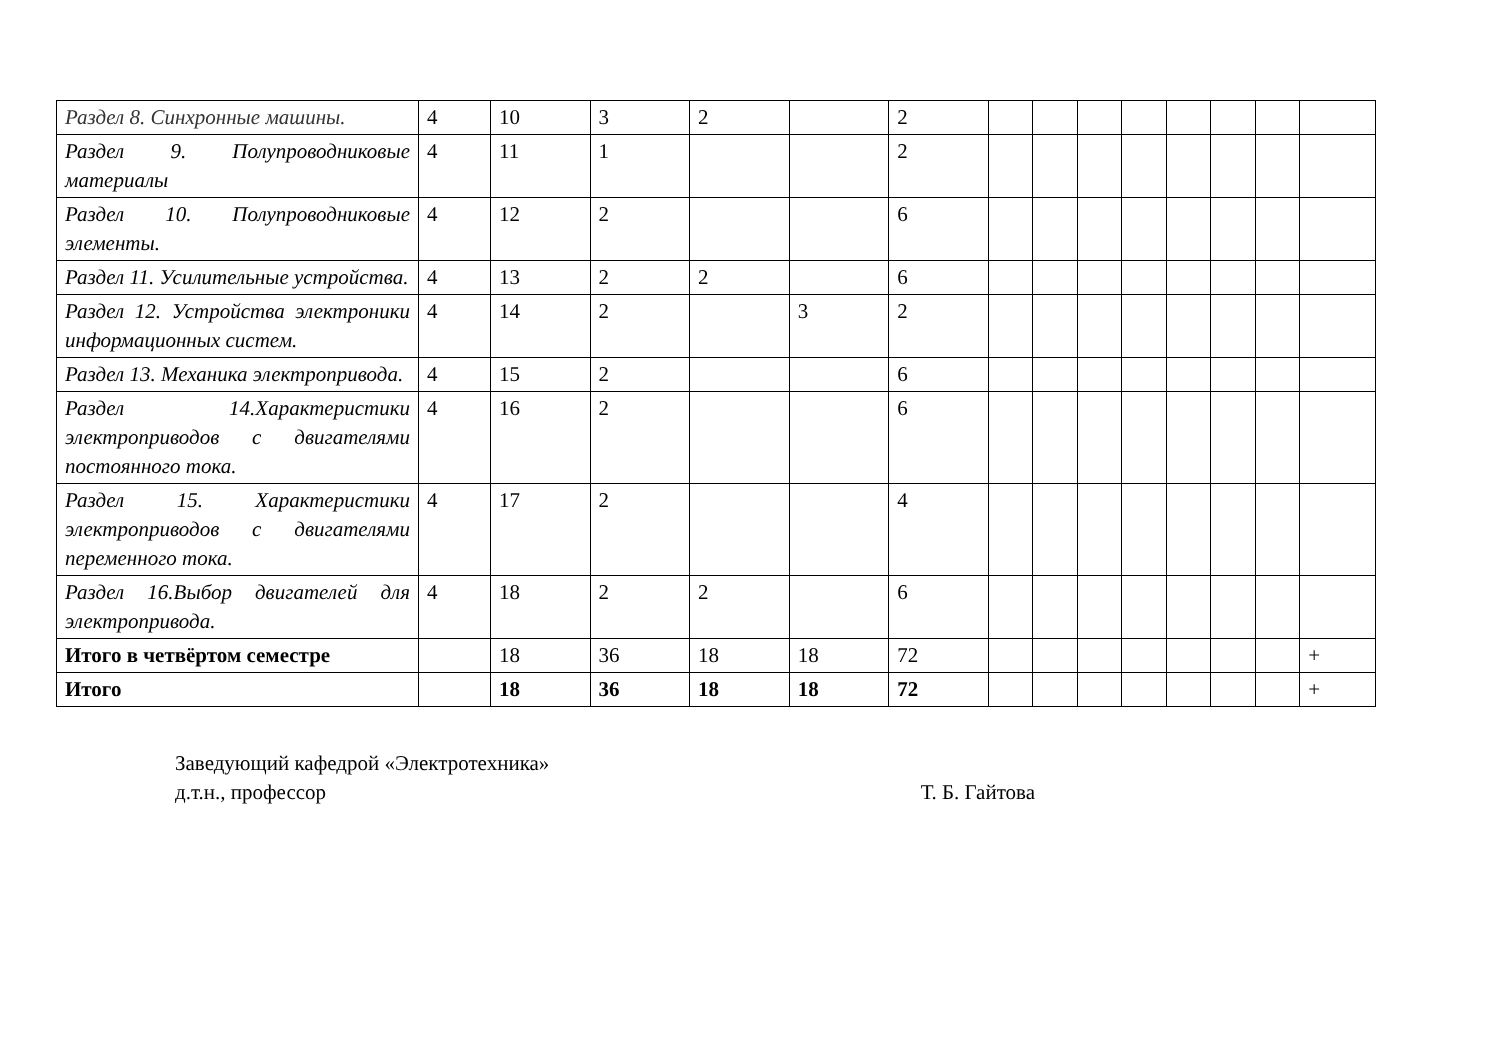| Раздел 8. Синхронные машины. | 4 | 10 | 3 | 2 | | 2 | | | | | | | | |
| Раздел 9. Полупроводниковые материалы | 4 | 11 | 1 | | | 2 | | | | | | | | |
| Раздел 10. Полупроводниковые элементы. | 4 | 12 | 2 | | | 6 | | | | | | | | |
| Раздел 11. Усилительные устройства. | 4 | 13 | 2 | 2 | | 6 | | | | | | | | |
| Раздел 12. Устройства электроники информационных систем. | 4 | 14 | 2 | | 3 | 2 | | | | | | | | |
| Раздел 13. Механика электропривода. | 4 | 15 | 2 | | | 6 | | | | | | | | |
| Раздел 14.Характеристики электроприводов с двигателями постоянного тока. | 4 | 16 | 2 | | | 6 | | | | | | | | |
| Раздел 15. Характеристики электроприводов с двигателями переменного тока. | 4 | 17 | 2 | | | 4 | | | | | | | | |
| Раздел 16.Выбор двигателей для электропривода. | 4 | 18 | 2 | 2 | | 6 | | | | | | | | |
| Итого в четвёртом семестре | | 18 | 36 | 18 | 18 | 72 | | | | | | | | + |
| Итого | | 18 | 36 | 18 | 18 | 72 | | | | | | | | + |
Заведующий кафедрой «Электротехника»
д.т.н., профессор Т. Б. Гайтова